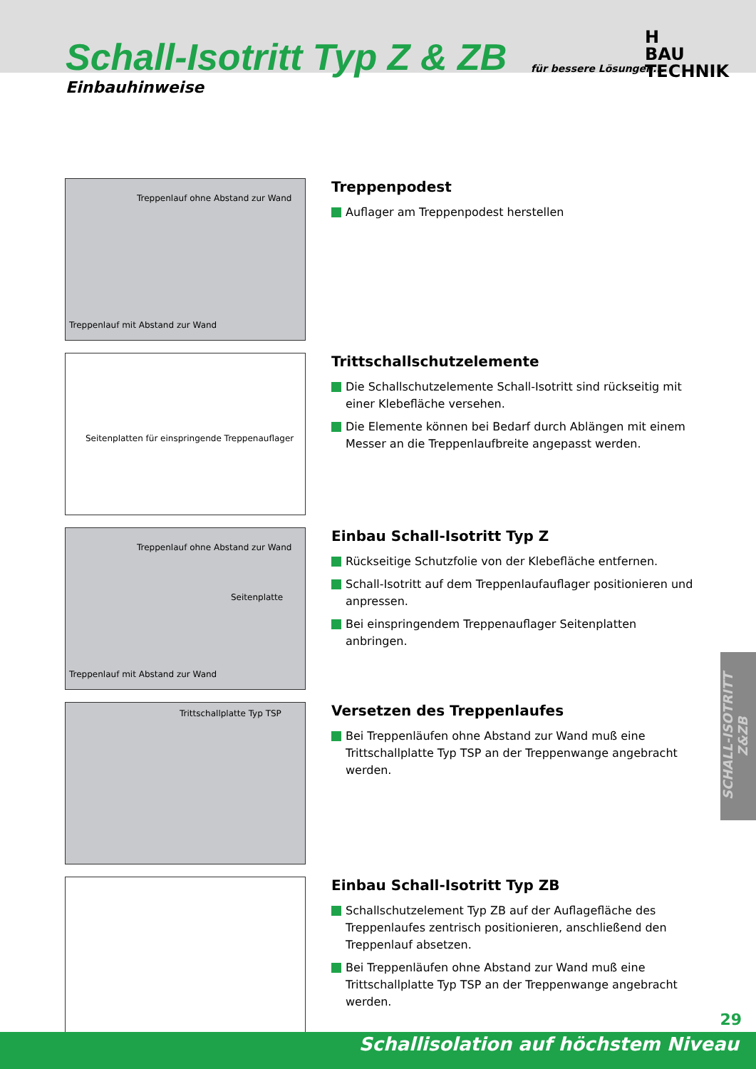Schall-Isotritt Typ Z & ZB
Einbauhinweise
für bessere Lösungen...
H
BAU TECHNIK
Treppenlauf ohne Abstand zur Wand
Treppenlauf mit Abstand zur Wand
Treppenpodest
Auflager am Treppenpodest herstellen
Seitenplatten für einspringende Treppenauflager
Trittschallschutzelemente
Die Schallschutzelemente Schall-Isotritt sind rückseitig mit einer Klebefläche versehen.
Die Elemente können bei Bedarf durch Ablängen mit einem Messer an die Treppenlaufbreite angepasst werden.
Treppenlauf ohne Abstand zur Wand
Seitenplatte
Treppenlauf mit Abstand zur Wand
Einbau Schall-Isotritt Typ Z
Rückseitige Schutzfolie von der Klebefläche entfernen.
Schall-Isotritt auf dem Treppenlaufauflager positionieren und anpressen.
Bei einspringendem Treppenauflager Seitenplatten anbringen.
Trittschallplatte Typ TSP
Versetzen des Treppenlaufes
Bei Treppenläufen ohne Abstand zur Wand muß eine Trittschallplatte Typ TSP an der Treppenwange angebracht werden.
Einbau Schall-Isotritt Typ ZB
Schallschutzelement Typ ZB auf der Auflagefläche des Treppenlaufes zentrisch positionieren, anschließend den Treppenlauf absetzen.
Bei Treppenläufen ohne Abstand zur Wand muß eine Trittschallplatte Typ TSP an der Treppenwange angebracht werden.
SCHALL-ISOTRITT Z&ZB
29
Schallisolation auf höchstem Niveau